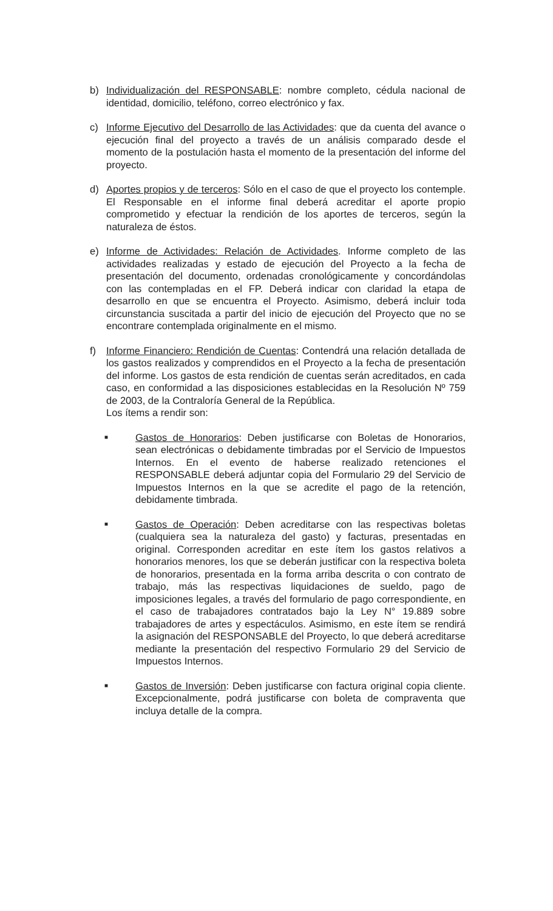b) Individualización del RESPONSABLE: nombre completo, cédula nacional de identidad, domicilio, teléfono, correo electrónico y fax.
c) Informe Ejecutivo del Desarrollo de las Actividades: que da cuenta del avance o ejecución final del proyecto a través de un análisis comparado desde el momento de la postulación hasta el momento de la presentación del informe del proyecto.
d) Aportes propios y de terceros: Sólo en el caso de que el proyecto los contemple. El Responsable en el informe final deberá acreditar el aporte propio comprometido y efectuar la rendición de los aportes de terceros, según la naturaleza de éstos.
e) Informe de Actividades: Relación de Actividades. Informe completo de las actividades realizadas y estado de ejecución del Proyecto a la fecha de presentación del documento, ordenadas cronológicamente y concordándolas con las contempladas en el FP. Deberá indicar con claridad la etapa de desarrollo en que se encuentra el Proyecto. Asimismo, deberá incluir toda circunstancia suscitada a partir del inicio de ejecución del Proyecto que no se encontrare contemplada originalmente en el mismo.
f) Informe Financiero: Rendición de Cuentas: Contendrá una relación detallada de los gastos realizados y comprendidos en el Proyecto a la fecha de presentación del informe. Los gastos de esta rendición de cuentas serán acreditados, en cada caso, en conformidad a las disposiciones establecidas en la Resolución Nº 759 de 2003, de la Contraloría General de la República.
Los ítems a rendir son:
■
Gastos de Honorarios: Deben justificarse con Boletas de Honorarios, sean electrónicas o debidamente timbradas por el Servicio de Impuestos Internos. En el evento de haberse realizado retenciones el RESPONSABLE deberá adjuntar copia del Formulario 29 del Servicio de Impuestos Internos en la que se acredite el pago de la retención, debidamente timbrada.
■
Gastos de Operación: Deben acreditarse con las respectivas boletas (cualquiera sea la naturaleza del gasto) y facturas, presentadas en original. Corresponden acreditar en este ítem los gastos relativos a honorarios menores, los que se deberán justificar con la respectiva boleta de honorarios, presentada en la forma arriba descrita o con contrato de trabajo, más las respectivas liquidaciones de sueldo, pago de imposiciones legales, a través del formulario de pago correspondiente, en el caso de trabajadores contratados bajo la Ley N° 19.889 sobre trabajadores de artes y espectáculos. Asimismo, en este ítem se rendirá la asignación del RESPONSABLE del Proyecto, lo que deberá acreditarse mediante la presentación del respectivo Formulario 29 del Servicio de Impuestos Internos.
■
Gastos de Inversión: Deben justificarse con factura original copia cliente. Excepcionalmente, podrá justificarse con boleta de compraventa que incluya detalle de la compra.